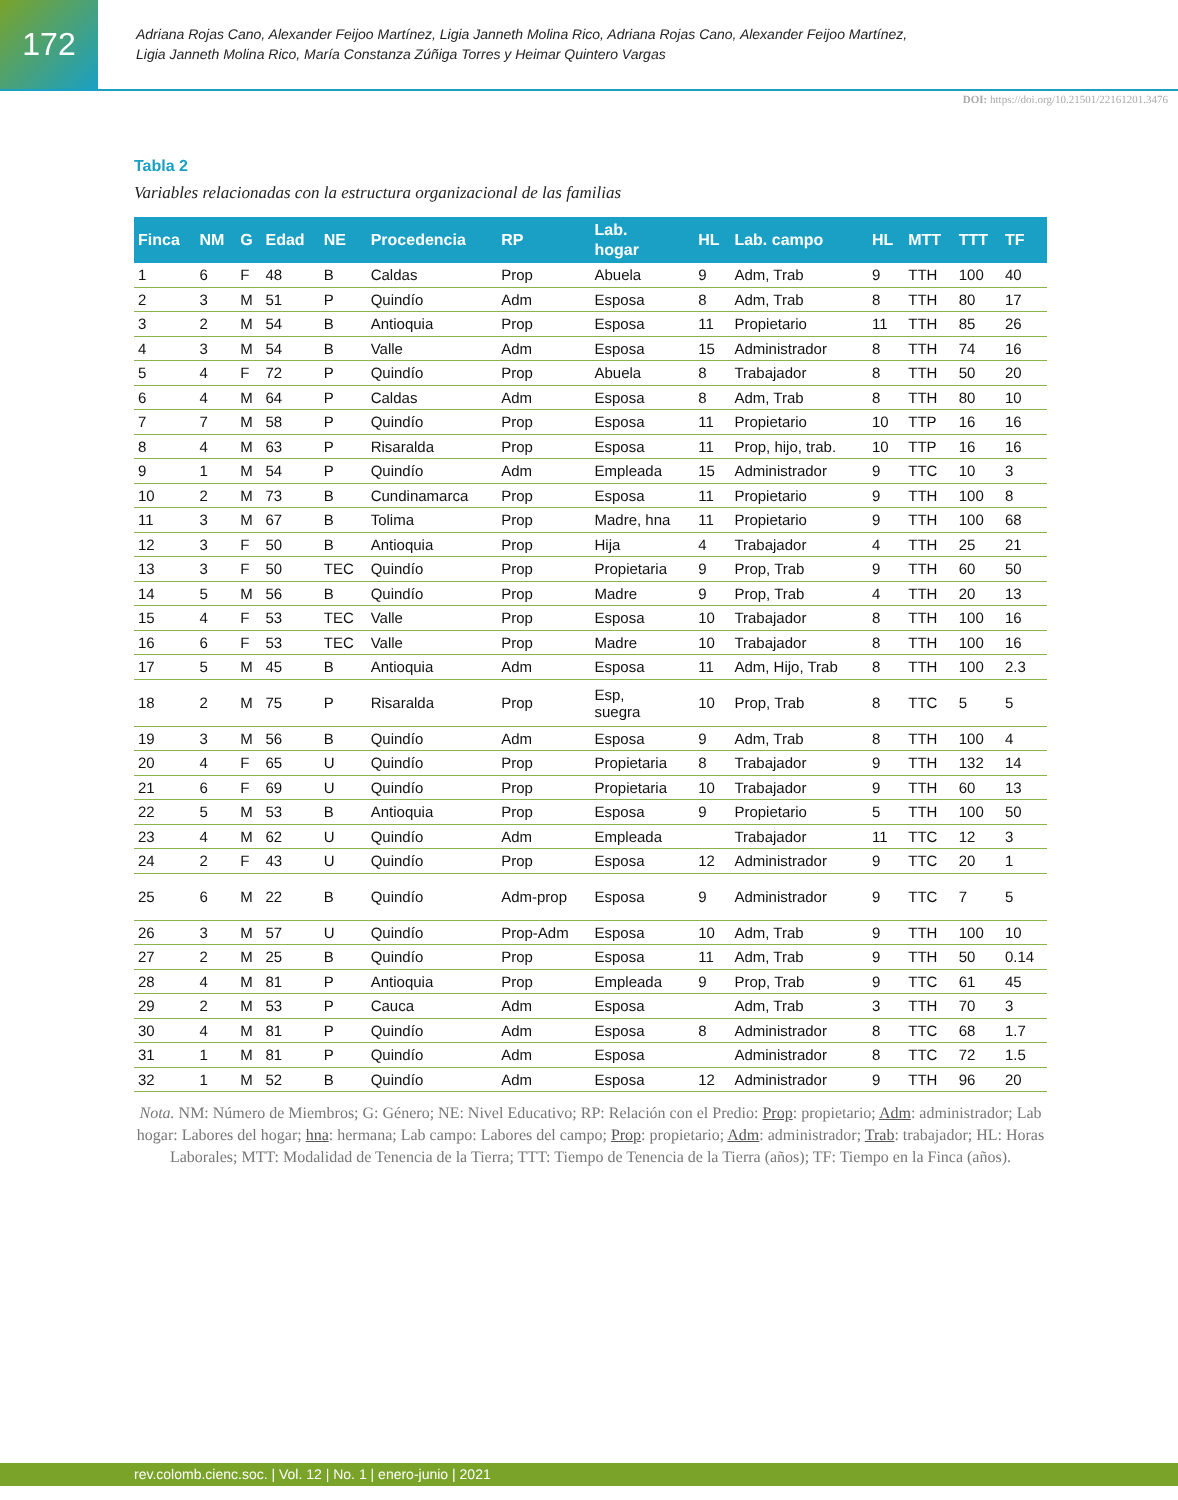172
Adriana Rojas Cano, Alexander Feijoo Martínez, Ligia Janneth Molina Rico, Adriana Rojas Cano, Alexander Feijoo Martínez,
Ligia Janneth Molina Rico, María Constanza Zúñiga Torres y Heimar Quintero Vargas
DOI: https://doi.org/10.21501/22161201.3476
Tabla 2
Variables relacionadas con la estructura organizacional de las familias
| Finca | NM | G | Edad | NE | Procedencia | RP | Lab. hogar | HL | Lab. campo | HL | MTT | TTT | TF |
| --- | --- | --- | --- | --- | --- | --- | --- | --- | --- | --- | --- | --- | --- |
| 1 | 6 | F | 48 | B | Caldas | Prop | Abuela | 9 | Adm, Trab | 9 | TTH | 100 | 40 |
| 2 | 3 | M | 51 | P | Quindío | Adm | Esposa | 8 | Adm, Trab | 8 | TTH | 80 | 17 |
| 3 | 2 | M | 54 | B | Antioquia | Prop | Esposa | 11 | Propietario | 11 | TTH | 85 | 26 |
| 4 | 3 | M | 54 | B | Valle | Adm | Esposa | 15 | Administrador | 8 | TTH | 74 | 16 |
| 5 | 4 | F | 72 | P | Quindío | Prop | Abuela | 8 | Trabajador | 8 | TTH | 50 | 20 |
| 6 | 4 | M | 64 | P | Caldas | Adm | Esposa | 8 | Adm, Trab | 8 | TTH | 80 | 10 |
| 7 | 7 | M | 58 | P | Quindío | Prop | Esposa | 11 | Propietario | 10 | TTP | 16 | 16 |
| 8 | 4 | M | 63 | P | Risaralda | Prop | Esposa | 11 | Prop, hijo, trab. | 10 | TTP | 16 | 16 |
| 9 | 1 | M | 54 | P | Quindío | Adm | Empleada | 15 | Administrador | 9 | TTC | 10 | 3 |
| 10 | 2 | M | 73 | B | Cundinamarca | Prop | Esposa | 11 | Propietario | 9 | TTH | 100 | 8 |
| 11 | 3 | M | 67 | B | Tolima | Prop | Madre, hna | 11 | Propietario | 9 | TTH | 100 | 68 |
| 12 | 3 | F | 50 | B | Antioquia | Prop | Hija | 4 | Trabajador | 4 | TTH | 25 | 21 |
| 13 | 3 | F | 50 | TEC | Quindío | Prop | Propietaria | 9 | Prop, Trab | 9 | TTH | 60 | 50 |
| 14 | 5 | M | 56 | B | Quindío | Prop | Madre | 9 | Prop, Trab | 4 | TTH | 20 | 13 |
| 15 | 4 | F | 53 | TEC | Valle | Prop | Esposa | 10 | Trabajador | 8 | TTH | 100 | 16 |
| 16 | 6 | F | 53 | TEC | Valle | Prop | Madre | 10 | Trabajador | 8 | TTH | 100 | 16 |
| 17 | 5 | M | 45 | B | Antioquia | Adm | Esposa | 11 | Adm, Hijo, Trab | 8 | TTH | 100 | 2.3 |
| 18 | 2 | M | 75 | P | Risaralda | Prop | Esp, suegra | 10 | Prop, Trab | 8 | TTC | 5 | 5 |
| 19 | 3 | M | 56 | B | Quindío | Adm | Esposa | 9 | Adm, Trab | 8 | TTH | 100 | 4 |
| 20 | 4 | F | 65 | U | Quindío | Prop | Propietaria | 8 | Trabajador | 9 | TTH | 132 | 14 |
| 21 | 6 | F | 69 | U | Quindío | Prop | Propietaria | 10 | Trabajador | 9 | TTH | 60 | 13 |
| 22 | 5 | M | 53 | B | Antioquia | Prop | Esposa | 9 | Propietario | 5 | TTH | 100 | 50 |
| 23 | 4 | M | 62 | U | Quindío | Adm | Empleada | | Trabajador | 11 | TTC | 12 | 3 |
| 24 | 2 | F | 43 | U | Quindío | Prop | Esposa | 12 | Administrador | 9 | TTC | 20 | 1 |
| 25 | 6 | M | 22 | B | Quindío | Adm-prop | Esposa | 9 | Administrador | 9 | TTC | 7 | 5 |
| 26 | 3 | M | 57 | U | Quindío | Prop-Adm | Esposa | 10 | Adm, Trab | 9 | TTH | 100 | 10 |
| 27 | 2 | M | 25 | B | Quindío | Prop | Esposa | 11 | Adm, Trab | 9 | TTH | 50 | 0.14 |
| 28 | 4 | M | 81 | P | Antioquia | Prop | Empleada | 9 | Prop, Trab | 9 | TTC | 61 | 45 |
| 29 | 2 | M | 53 | P | Cauca | Adm | Esposa | | Adm, Trab | 3 | TTH | 70 | 3 |
| 30 | 4 | M | 81 | P | Quindío | Adm | Esposa | 8 | Administrador | 8 | TTC | 68 | 1.7 |
| 31 | 1 | M | 81 | P | Quindío | Adm | Esposa | | Administrador | 8 | TTC | 72 | 1.5 |
| 32 | 1 | M | 52 | B | Quindío | Adm | Esposa | 12 | Administrador | 9 | TTH | 96 | 20 |
Nota. NM: Número de Miembros; G: Género; NE: Nivel Educativo; RP: Relación con el Predio: Prop: propietario; Adm: administrador; Lab hogar: Labores del hogar; hna: hermana; Lab campo: Labores del campo; Prop: propietario; Adm: administrador; Trab: trabajador; HL: Horas Laborales; MTT: Modalidad de Tenencia de la Tierra; TTT: Tiempo de Tenencia de la Tierra (años); TF: Tiempo en la Finca (años).
rev.colomb.cienc.soc. | Vol. 12 | No. 1 | enero-junio | 2021